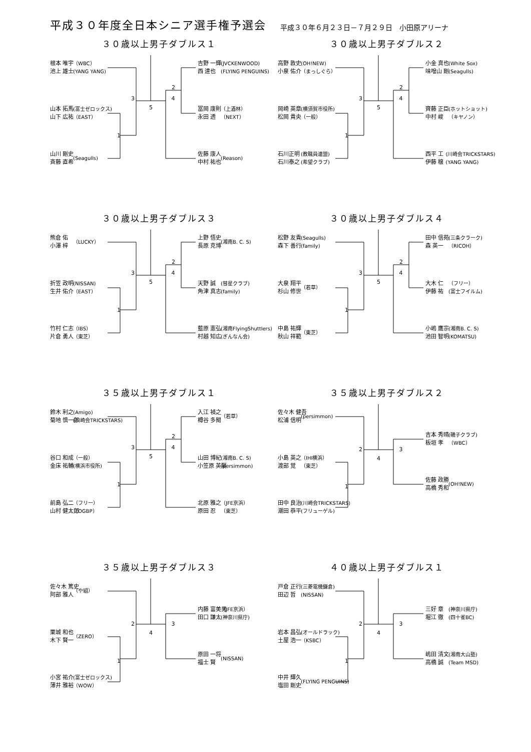平成３０年度全日本シニア選手権予選会
平成３０年６月２３日－７月２９日　小田原アリーナ
３０歳以上男子ダブルス１
根本 唯宇
池上 雄士
（WBC）
(YANG YANG)
山本 拓馬
山下 広祐
(富士ゼロックス)
（EAST）
山川 剛史
斉藤 直希
(Seagulls)
2
3
4
5
1
吉野 一輝
西 達也
(JVCKENWOOD)
(FLYING PENGUINS)
冨岡 康則
永田 透
（上酒林）
（NEXT）
佐藤 康人
中村 祐也
(Reason)
３０歳以上男子ダブルス２
高野 敦史
小泉 佑介
(OH!NEW)
（まっしぐら）
岡崎 英章
松岡 貴央
(横須賀市役所)
（一般）
石川正明
石川泰之
(教職員連盟)
(希望クラブ)
2
3
4
5
1
小金 真也
味噌山 剛
(White Sox)
(Seagulls)
齊藤 正臣
中村 峻
(ホットショット)
（キヤノン）
西平 工
伊藤 穣
(川崎会TRICKSTARS)
(YANG YANG)
３０歳以上男子ダブルス３
熊倉 佑
小澤 梓
（LUCKY）
折笠 政明
生井 佑介
(NISSAN)
（EAST）
竹村 仁志
片倉 勇人
（IBS）
（東芝）
2
3
4
5
1
上野 悟史
長原 克博
(湘南B. C. S)
天野 誠
角津 真志
(彗星クラブ)
(family)
藍原 憲弘
村越 知広
(湘南FlyingShuttlers)
(ぎんなん会)
３０歳以上男子ダブルス４
松野 友貴
森下 善行
(Seagulls)
(family)
大泉 翔平
杉山 修世
（若草）
中島 祐輝
秋山 祥範
（東芝）
2
3
4
5
1
田中 信苑
森 英一
(三条クラーク)
（RICOH）
大木 仁
伊藤 祐
（フリー）
(富士フイルム)
小嶋 鷹宗
池田 智明
(湘南B. C. S)
(KOMATSU)
３５歳以上男子ダブルス１
鈴木 利之
菊地 慎一郎
(Amigo)
(川崎会TRICKSTARS)
谷口 和成
金床 祐輔
（一般）
(横浜市役所)
前島 弘二
山村 健太郎
（フリー）
（OGBP）
2
3
4
5
1
入江 禎之
樽谷 多聞
（若草）
山田 博紀
小笠原 英賢
(湘南B. C. S)
(persimmon)
北原 雅之
原田 忍
（JFE京浜）
（東芝）
３５歳以上男子ダブルス２
佐々木 健吾
松浦 信明
(persimmon)
小島 英之
渡部 覚
（IHI横浜）
（東芝）
田中 良治
潮田 恭平
(川崎会TRICKSTARS)
(フリューゲル)
2
3
4
1
吉本 秀晴
板垣 孝
(磯子クラブ)
（WBC）
佐藤 政勝
高橋 秀和
(OH!NEW)
３５歳以上男子ダブルス３
佐々木 篤史
阿部 雅人
（や組）
栗城 和也
木下 賢一
（ZERO）
小宮 祐介
薄井 雅裕
(富士ゼロックス)
（WOW）
2
3
4
1
内藤 富美男
田口 謙太
（JFE京浜）
(神奈川県庁)
原田 一将
福士 賢
(NISSAN)
４０歳以上男子ダブルス１
戸倉 正行
田辺 哲
(三菱電機鎌倉)
(NISSAN)
岩本 昌弘
土屋 浩一
(オールドラック)
（KSBC）
中井 輝久
塩田 剛史
(FLYING PENGUINS)
2
3
4
1
三好 章
堀江 徹
(神奈川県庁)
(四十雀BC)
嶋田 清文
高橋 誠
(湘南大山塾)
(Team MSD)